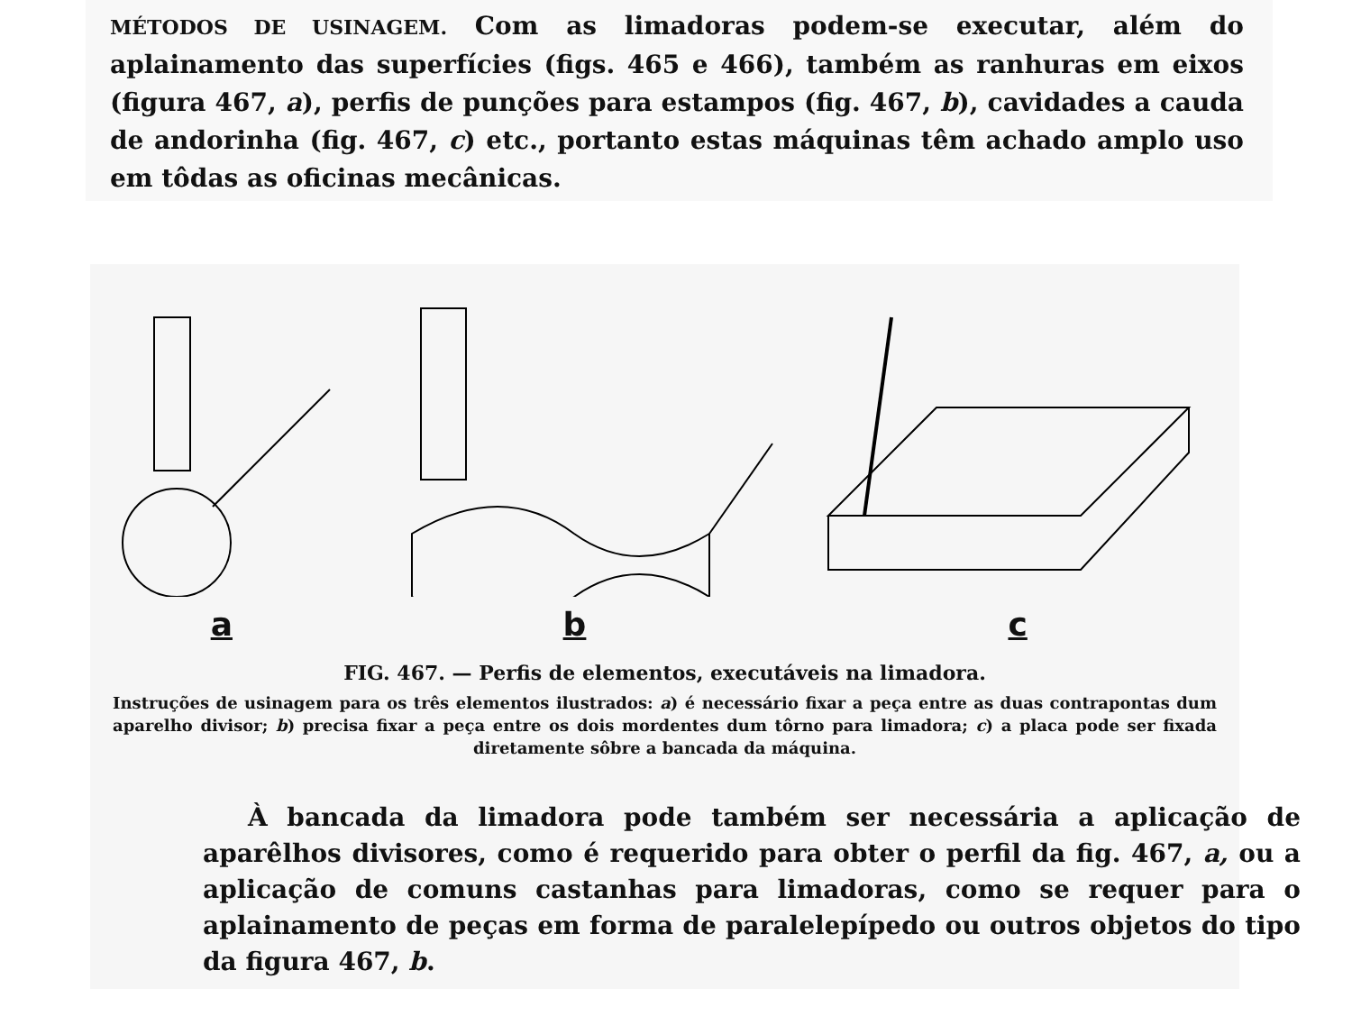MÉTODOS DE USINAGEM. Com as limadoras podem-se executar, além do aplainamento das superfícies (figs. 465 e 466), também as ranhuras em eixos (figura 467, a), perfis de punções para estampos (fig. 467, b), cavidades a cauda de andorinha (fig. 467, c) etc., portanto estas máquinas têm achado amplo uso em tôdas as oficinas mecânicas.
a
b
c
FIG. 467. — Perfis de elementos, executáveis na limadora.
Instruções de usinagem para os três elementos ilustrados: a) é necessário fixar a peça entre as duas contrapontas dum aparelho divisor; b) precisa fixar a peça entre os dois mordentes dum tôrno para limadora; c) a placa pode ser fixada diretamente sôbre a bancada da máquina.
À bancada da limadora pode também ser necessária a aplicação de aparêlhos divisores, como é requerido para obter o perfil da fig. 467, a, ou a aplicação de comuns castanhas para limadoras, como se requer para o aplainamento de peças em forma de paralelepípedo ou outros objetos do tipo da figura 467, b.